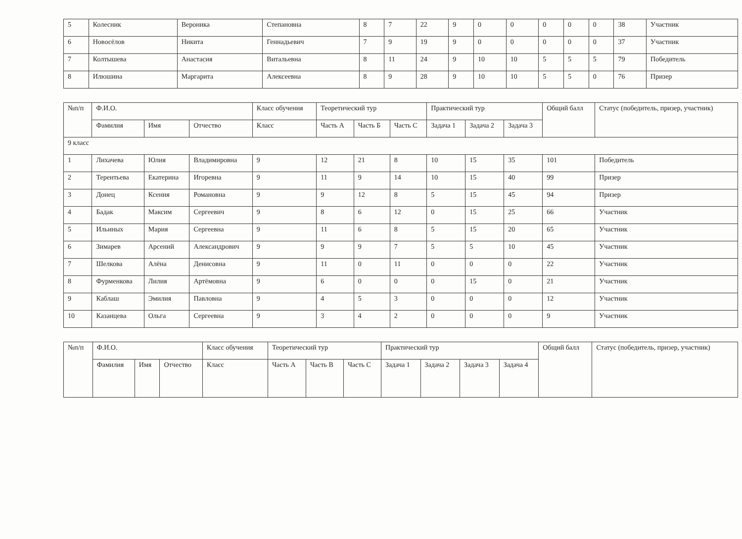| 5 | Колесник | Вероника | Степановна | 8 | 7 | 22 | 9 | 0 | 0 | 0 | 0 | 0 | 38 | Участник |
| 6 | Новосёлов | Никита | Геннадьевич | 7 | 9 | 19 | 9 | 0 | 0 | 0 | 0 | 0 | 37 | Участник |
| 7 | Колтышева | Анастасия | Витальевна | 8 | 11 | 24 | 9 | 10 | 10 | 5 | 5 | 5 | 79 | Победитель |
| 8 | Илюшина | Маргарита | Алексеевна | 8 | 9 | 28 | 9 | 10 | 10 | 5 | 5 | 0 | 76 | Призер |
| №п/п | Ф.И.О. | | | Класс обучения | Теоретический тур | | | Практический тур | | | Общий балл | Статус (победитель, призер, участник) |
| --- | --- | --- | --- | --- | --- | --- | --- | --- | --- | --- | --- | --- |
| | Фамилия | Имя | Отчество | Класс | Часть А | Часть Б | Часть С | Задача 1 | Задача 2 | Задача 3 | | |
| 9 класс | | | | | | | | | | | | |
| 1 | Лихачева | Юлия | Владимировна | 9 | 12 | 21 | 8 | 10 | 15 | 35 | 101 | Победитель |
| 2 | Терентьева | Екатерина | Игоревна | 9 | 11 | 9 | 14 | 10 | 15 | 40 | 99 | Призер |
| 3 | Донец | Ксения | Романовна | 9 | 9 | 12 | 8 | 5 | 15 | 45 | 94 | Призер |
| 4 | Бадак | Максим | Сергеевич | 9 | 8 | 6 | 12 | 0 | 15 | 25 | 66 | Участник |
| 5 | Ильиных | Мария | Сергеевна | 9 | 11 | 6 | 8 | 5 | 15 | 20 | 65 | Участник |
| 6 | Зимарев | Арсений | Александрович | 9 | 9 | 9 | 7 | 5 | 5 | 10 | 45 | Участник |
| 7 | Шелкова | Алёна | Денисовна | 9 | 11 | 0 | 11 | 0 | 0 | 0 | 22 | Участник |
| 8 | Фурменкова | Лилия | Артёмовна | 9 | 6 | 0 | 0 | 0 | 15 | 0 | 21 | Участник |
| 9 | Каблаш | Эмилия | Павловна | 9 | 4 | 5 | 3 | 0 | 0 | 0 | 12 | Участник |
| 10 | Казанцева | Ольга | Сергеевна | 9 | 3 | 4 | 2 | 0 | 0 | 0 | 9 | Участник |
| №п/п | Ф.И.О. | | | Класс обучения | Теоретический тур | | | Практический тур | | | | Общий балл | Статус (победитель, призер, участник) |
| --- | --- | --- | --- | --- | --- | --- | --- | --- | --- | --- | --- | --- | --- |
| | Фамилия | Имя | Отчество | Класс | Часть А | Часть В | Часть С | Задача 1 | Задача 2 | Задача 3 | Задача 4 | | |